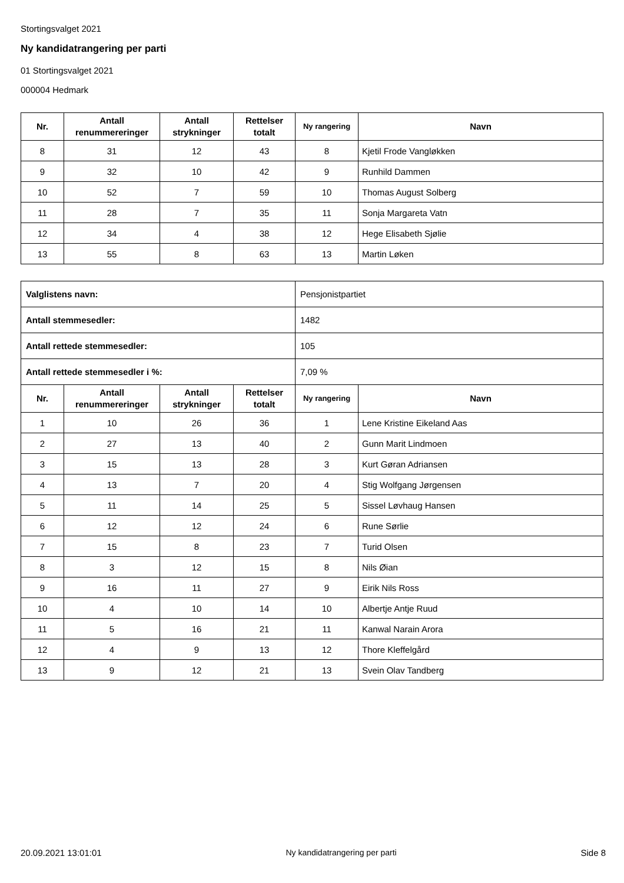Stortingsvalget 2021
Ny kandidatrangering per parti
01 Stortingsvalget 2021
000004 Hedmark
| Nr. | Antall renummereringer | Antall strykninger | Rettelser totalt | Ny rangering | Navn |
| --- | --- | --- | --- | --- | --- |
| 8 | 31 | 12 | 43 | 8 | Kjetil Frode Vangløkken |
| 9 | 32 | 10 | 42 | 9 | Runhild Dammen |
| 10 | 52 | 7 | 59 | 10 | Thomas August Solberg |
| 11 | 28 | 7 | 35 | 11 | Sonja Margareta Vatn |
| 12 | 34 | 4 | 38 | 12 | Hege Elisabeth Sjølie |
| 13 | 55 | 8 | 63 | 13 | Martin Løken |
| Valglistens navn: | | | | Pensjonistpartiet | |
| Antall stemmesedler: | | | | 1482 | |
| Antall rettede stemmesedler: | | | | 105 | |
| Antall rettede stemmesedler i %: | | | | 7,09 % | |
| Nr. | Antall renummereringer | Antall strykninger | Rettelser totalt | Ny rangering | Navn |
| 1 | 10 | 26 | 36 | 1 | Lene Kristine Eikeland Aas |
| 2 | 27 | 13 | 40 | 2 | Gunn Marit Lindmoen |
| 3 | 15 | 13 | 28 | 3 | Kurt Gøran Adriansen |
| 4 | 13 | 7 | 20 | 4 | Stig Wolfgang Jørgensen |
| 5 | 11 | 14 | 25 | 5 | Sissel Løvhaug Hansen |
| 6 | 12 | 12 | 24 | 6 | Rune Sørlie |
| 7 | 15 | 8 | 23 | 7 | Turid Olsen |
| 8 | 3 | 12 | 15 | 8 | Nils Øian |
| 9 | 16 | 11 | 27 | 9 | Eirik Nils Ross |
| 10 | 4 | 10 | 14 | 10 | Albertje Antje Ruud |
| 11 | 5 | 16 | 21 | 11 | Kanwal Narain Arora |
| 12 | 4 | 9 | 13 | 12 | Thore Kleffelgård |
| 13 | 9 | 12 | 21 | 13 | Svein Olav Tandberg |
20.09.2021 13:01:01 Ny kandidatrangering per parti Side 8